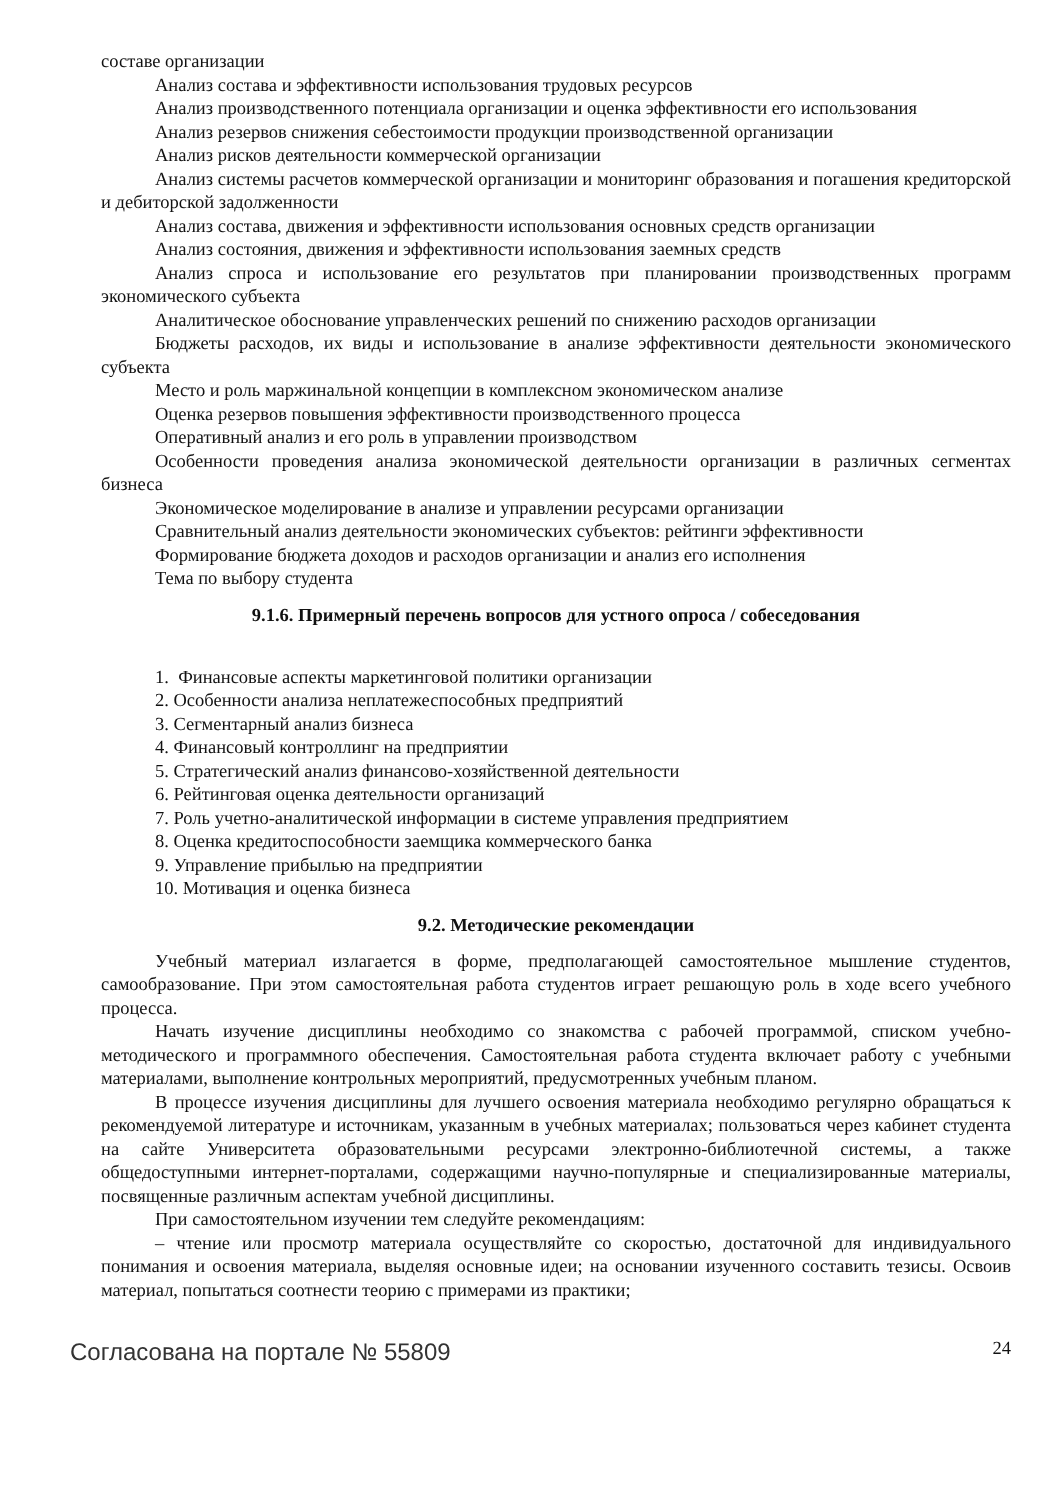составе организации
Анализ состава и эффективности использования трудовых ресурсов
Анализ производственного потенциала организации и оценка эффективности его использования
Анализ резервов снижения себестоимости продукции производственной организации
Анализ рисков деятельности коммерческой организации
Анализ системы расчетов коммерческой организации и мониторинг образования и погашения кредиторской и дебиторской задолженности
Анализ состава, движения и эффективности использования основных средств организации
Анализ состояния, движения и эффективности использования заемных средств
Анализ спроса и использование его результатов при планировании производственных программ экономического субъекта
Аналитическое обоснование управленческих решений по снижению расходов организации
Бюджеты расходов, их виды и использование в анализе эффективности деятельности экономического субъекта
Место и роль маржинальной концепции в комплексном экономическом анализе
Оценка резервов повышения эффективности производственного процесса
Оперативный анализ и его роль в управлении производством
Особенности проведения анализа экономической деятельности организации в различных сегментах бизнеса
Экономическое моделирование в анализе и управлении ресурсами организации
Сравнительный анализ деятельности экономических субъектов: рейтинги эффективности
Формирование бюджета доходов и расходов организации и анализ его исполнения
Тема по выбору студента
9.1.6. Примерный перечень вопросов для устного опроса / собеседования
1. Финансовые аспекты маркетинговой политики организации
2. Особенности анализа неплатежеспособных предприятий
3. Сегментарный анализ бизнеса
4. Финансовый контроллинг на предприятии
5. Стратегический анализ финансово-хозяйственной деятельности
6. Рейтинговая оценка деятельности организаций
7. Роль учетно-аналитической информации в системе управления предприятием
8. Оценка кредитоспособности заемщика коммерческого банка
9. Управление прибылью на предприятии
10. Мотивация и оценка бизнеса
9.2. Методические рекомендации
Учебный материал излагается в форме, предполагающей самостоятельное мышление студентов, самообразование. При этом самостоятельная работа студентов играет решающую роль в ходе всего учебного процесса.
Начать изучение дисциплины необходимо со знакомства с рабочей программой, списком учебно-методического и программного обеспечения. Самостоятельная работа студента включает работу с учебными материалами, выполнение контрольных мероприятий, предусмотренных учебным планом.
В процессе изучения дисциплины для лучшего освоения материала необходимо регулярно обращаться к рекомендуемой литературе и источникам, указанным в учебных материалах; пользоваться через кабинет студента на сайте Университета образовательными ресурсами электронно-библиотечной системы, а также общедоступными интернет-порталами, содержащими научно-популярные и специализированные материалы, посвященные различным аспектам учебной дисциплины.
При самостоятельном изучении тем следуйте рекомендациям:
– чтение или просмотр материала осуществляйте со скоростью, достаточной для индивидуального понимания и освоения материала, выделяя основные идеи; на основании изученного составить тезисы. Освоив материал, попытаться соотнести теорию с примерами из практики;
Согласована на портале № 55809 24